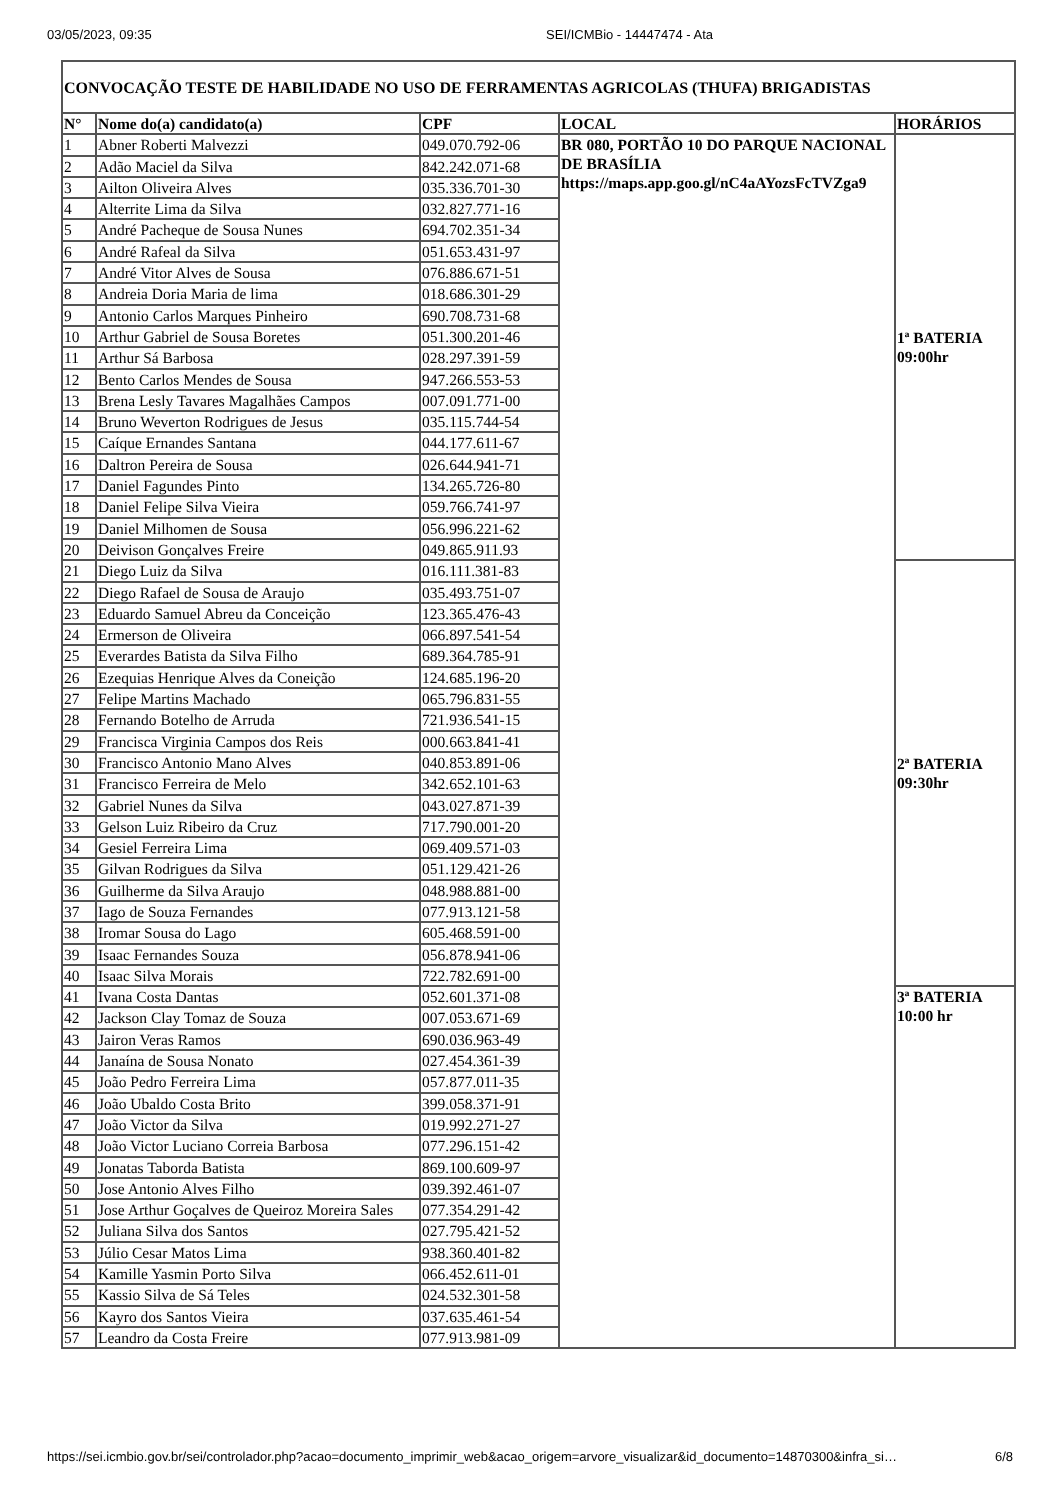03/05/2023, 09:35 SEI/ICMBio - 14447474 - Ata
| CONVOCAÇÃO TESTE DE HABILIDADE NO USO DE FERRAMENTAS AGRICOLAS (THUFA) BRIGADISTAS | | | | |
| N° | Nome do(a) candidato(a) | CPF | LOCAL | HORÁRIOS |
| 1 | Abner Roberti Malvezzi | 049.070.792-06 | BR 080, PORTÃO 10 DO PARQUE NACIONAL DE BRASÍLIA https://maps.app.goo.gl/nC4aAYozsFcTVZga9 | 1ª BATERIA 09:00hr |
| 2 | Adão Maciel da Silva | 842.242.071-68 | | |
| 3 | Ailton Oliveira Alves | 035.336.701-30 | | |
| 4 | Alterrite Lima da Silva | 032.827.771-16 | | |
| 5 | André Pacheque de Sousa Nunes | 694.702.351-34 | | |
| 6 | André Rafeal da Silva | 051.653.431-97 | | |
| 7 | André Vitor Alves de Sousa | 076.886.671-51 | | |
| 8 | Andreia Doria Maria de lima | 018.686.301-29 | | |
| 9 | Antonio Carlos Marques Pinheiro | 690.708.731-68 | | |
| 10 | Arthur Gabriel de Sousa Boretes | 051.300.201-46 | | |
| 11 | Arthur Sá Barbosa | 028.297.391-59 | | |
| 12 | Bento Carlos Mendes de Sousa | 947.266.553-53 | | |
| 13 | Brena Lesly Tavares Magalhães Campos | 007.091.771-00 | | |
| 14 | Bruno Weverton Rodrigues de Jesus | 035.115.744-54 | | |
| 15 | Caíque Ernandes Santana | 044.177.611-67 | | |
| 16 | Daltron Pereira de Sousa | 026.644.941-71 | | |
| 17 | Daniel Fagundes Pinto | 134.265.726-80 | | |
| 18 | Daniel Felipe Silva Vieira | 059.766.741-97 | | |
| 19 | Daniel Milhomen de Sousa | 056.996.221-62 | | |
| 20 | Deivison Gonçalves Freire | 049.865.911.93 | | |
| 21 | Diego Luiz da Silva | 016.111.381-83 | | 2ª BATERIA 09:30hr |
| 22 | Diego Rafael de Sousa de Araujo | 035.493.751-07 | | |
| 23 | Eduardo Samuel Abreu da Conceição | 123.365.476-43 | | |
| 24 | Ermerson de Oliveira | 066.897.541-54 | | |
| 25 | Everardes Batista da Silva Filho | 689.364.785-91 | | |
| 26 | Ezequias Henrique Alves da Coneição | 124.685.196-20 | | |
| 27 | Felipe Martins Machado | 065.796.831-55 | | |
| 28 | Fernando Botelho de Arruda | 721.936.541-15 | | |
| 29 | Francisca Virginia Campos dos Reis | 000.663.841-41 | | |
| 30 | Francisco Antonio Mano Alves | 040.853.891-06 | | |
| 31 | Francisco Ferreira de Melo | 342.652.101-63 | | |
| 32 | Gabriel Nunes da Silva | 043.027.871-39 | | |
| 33 | Gelson Luiz Ribeiro da Cruz | 717.790.001-20 | | |
| 34 | Gesiel Ferreira Lima | 069.409.571-03 | | |
| 35 | Gilvan Rodrigues da Silva | 051.129.421-26 | | |
| 36 | Guilherme da Silva Araujo | 048.988.881-00 | | |
| 37 | Iago de Souza Fernandes | 077.913.121-58 | | |
| 38 | Iromar Sousa do Lago | 605.468.591-00 | | |
| 39 | Isaac Fernandes Souza | 056.878.941-06 | | |
| 40 | Isaac Silva Morais | 722.782.691-00 | | |
| 41 | Ivana Costa Dantas | 052.601.371-08 | | 3ª BATERIA 10:00 hr |
| 42 | Jackson Clay Tomaz de Souza | 007.053.671-69 | | |
| 43 | Jairon Veras Ramos | 690.036.963-49 | | |
| 44 | Janaína de Sousa Nonato | 027.454.361-39 | | |
| 45 | João Pedro Ferreira Lima | 057.877.011-35 | | |
| 46 | João Ubaldo Costa Brito | 399.058.371-91 | | |
| 47 | João Victor da Silva | 019.992.271-27 | | |
| 48 | João Victor Luciano Correia Barbosa | 077.296.151-42 | | |
| 49 | Jonatas Taborda Batista | 869.100.609-97 | | |
| 50 | Jose Antonio Alves Filho | 039.392.461-07 | | |
| 51 | Jose Arthur Goçalves de Queiroz Moreira Sales | 077.354.291-42 | | |
| 52 | Juliana Silva dos Santos | 027.795.421-52 | | |
| 53 | Júlio Cesar Matos Lima | 938.360.401-82 | | |
| 54 | Kamille Yasmin Porto Silva | 066.452.611-01 | | |
| 55 | Kassio Silva de Sá Teles | 024.532.301-58 | | |
| 56 | Kayro dos Santos Vieira | 037.635.461-54 | | |
| 57 | Leandro da Costa Freire | 077.913.981-09 | | |
https://sei.icmbio.gov.br/sei/controlador.php?acao=documento_imprimir_web&acao_origem=arvore_visualizar&id_documento=14870300&infra_si… 6/8